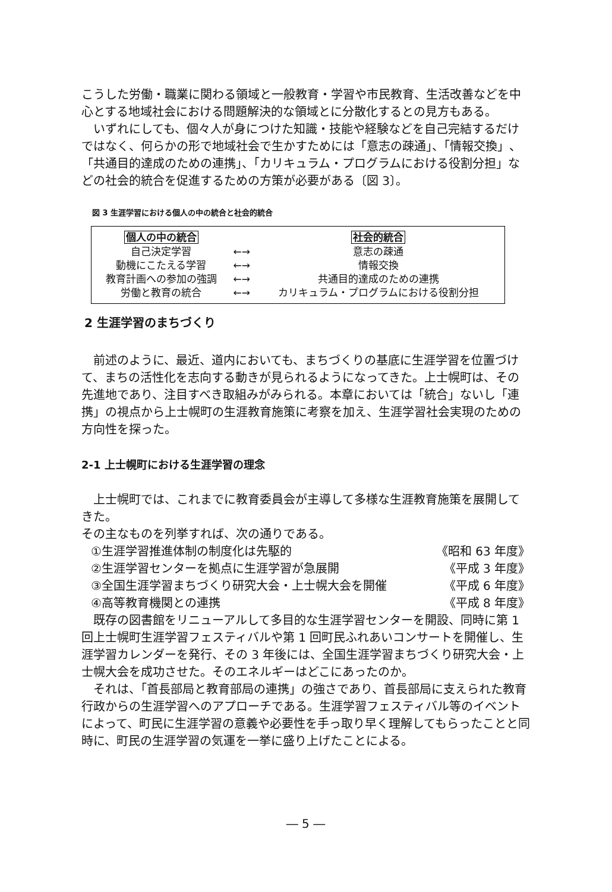こうした労働・職業に関わる領域と一般教育・学習や市民教育、生活改善などを中心とする地域社会における問題解決的な領域とに分散化するとの見方もある。
 いずれにしても、個々人が身につけた知識・技能や経験などを自己完結するだけではなく、何らかの形で地域社会で生かすためには「意志の疎通」、「情報交換」、「共通目的達成のための連携」、「カリキュラム・プログラムにおける役割分担」などの社会的統合を促進するための方策が必要がある〔図 3〕。
図 3 生涯学習における個人の中の統合と社会的統合
| 個人の中の統合 | | 社会的統合 |
| 自己決定学習 | ←→ | 意志の疎通 |
| 動機にこたえる学習 | ←→ | 情報交換 |
| 教育計画への参加の強調 | ←→ | 共通目的達成のための連携 |
| 労働と教育の統合 | ←→ | カリキュラム・プログラムにおける役割分担 |
2 生涯学習のまちづくり
 前述のように、最近、道内においても、まちづくりの基底に生涯学習を位置づけて、まちの活性化を志向する動きが見られるようになってきた。上士幌町は、その先進地であり、注目すべき取組みがみられる。本章においては「統合」ないし「連携」の視点から上士幌町の生涯教育施策に考察を加え、生涯学習社会実現のための方向性を探った。
2-1 上士幌町における生涯学習の理念
 上士幌町では、これまでに教育委員会が主導して多様な生涯教育施策を展開してきた。
その主なものを列挙すれば、次の通りである。
①生涯学習推進体制の制度化は先駆的 《昭和 63 年度》
②生涯学習センターを拠点に生涯学習が急展開 《平成 3 年度》
③全国生涯学習まちづくり研究大会・上士幌大会を開催 《平成 6 年度》
④高等教育機関との連携 《平成 8 年度》
 既存の図書館をリニューアルして多目的な生涯学習センターを開設、同時に第 1 回上士幌町生涯学習フェスティバルや第 1 回町民ふれあいコンサートを開催し、生涯学習カレンダーを発行、その 3 年後には、全国生涯学習まちづくり研究大会・上士幌大会を成功させた。そのエネルギーはどこにあったのか。
 それは、「首長部局と教育部局の連携」の強さであり、首長部局に支えられた教育行政からの生涯学習へのアプローチである。生涯学習フェスティバル等のイベントによって、町民に生涯学習の意義や必要性を手っ取り早く理解してもらったことと同時に、町民の生涯学習の気運を一挙に盛り上げたことによる。
― 5 ―